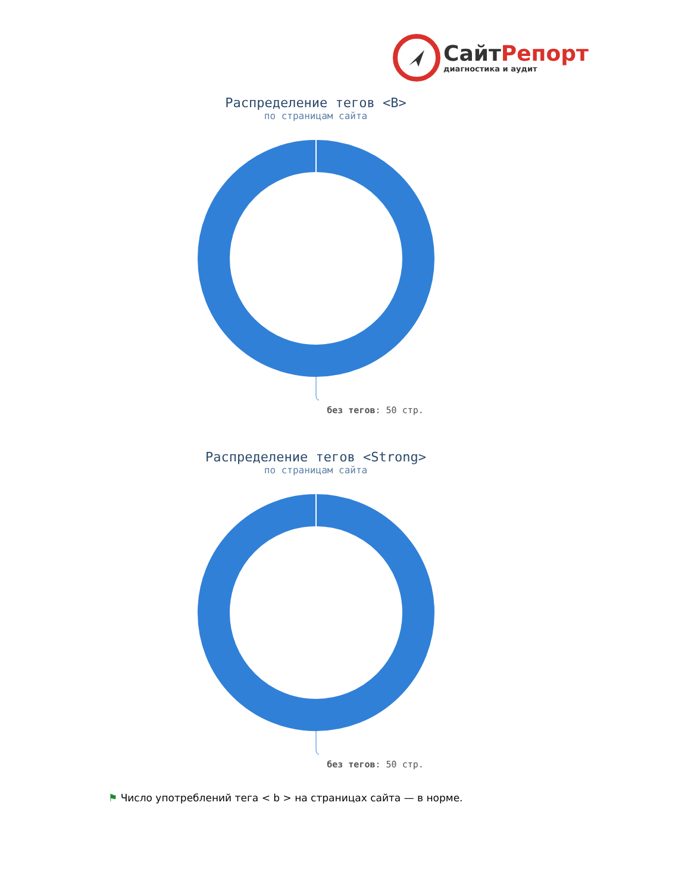СайтРепорт
диагностика и аудит
Распределение тегов <B>
по страницам сайта
без тегов: 50 стр.
Распределение тегов <Strong>
по страницам сайта
без тегов: 50 стр.
⚑ Число употреблений тега < b > на страницах сайта — в норме.